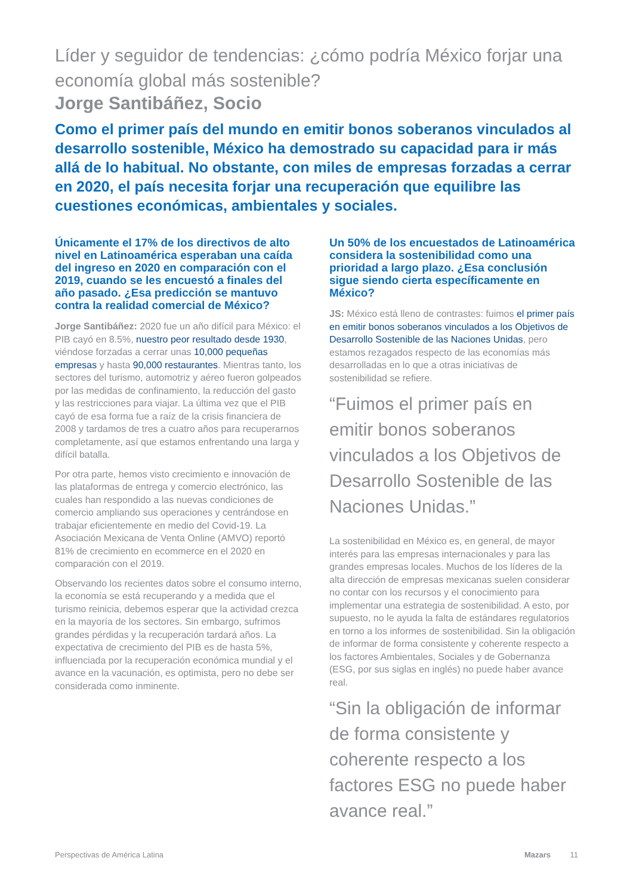Líder y seguidor de tendencias: ¿cómo podría México forjar una economía global más sostenible?
Jorge Santibáñez, Socio
Como el primer país del mundo en emitir bonos soberanos vinculados al desarrollo sostenible, México ha demostrado su capacidad para ir más allá de lo habitual. No obstante, con miles de empresas forzadas a cerrar en 2020, el país necesita forjar una recuperación que equilibre las cuestiones económicas, ambientales y sociales.
Únicamente el 17% de los directivos de alto nivel en Latinoamérica esperaban una caída del ingreso en 2020 en comparación con el 2019, cuando se les encuestó a finales del año pasado. ¿Esa predicción se mantuvo contra la realidad comercial de México?
Jorge Santibáñez: 2020 fue un año difícil para México: el PIB cayó en 8.5%, nuestro peor resultado desde 1930, viéndose forzadas a cerrar unas 10,000 pequeñas empresas y hasta 90,000 restaurantes. Mientras tanto, los sectores del turismo, automotriz y aéreo fueron golpeados por las medidas de confinamiento, la reducción del gasto y las restricciones para viajar. La última vez que el PIB cayó de esa forma fue a raíz de la crisis financiera de 2008 y tardamos de tres a cuatro años para recuperarnos completamente, así que estamos enfrentando una larga y difícil batalla.
Por otra parte, hemos visto crecimiento e innovación de las plataformas de entrega y comercio electrónico, las cuales han respondido a las nuevas condiciones de comercio ampliando sus operaciones y centrándose en trabajar eficientemente en medio del Covid-19. La Asociación Mexicana de Venta Online (AMVO) reportó 81% de crecimiento en ecommerce en el 2020 en comparación con el 2019.
Observando los recientes datos sobre el consumo interno, la economía se está recuperando y a medida que el turismo reinicia, debemos esperar que la actividad crezca en la mayoría de los sectores. Sin embargo, sufrimos grandes pérdidas y la recuperación tardará años. La expectativa de crecimiento del PIB es de hasta 5%, influenciada por la recuperación económica mundial y el avance en la vacunación, es optimista, pero no debe ser considerada como inminente.
Un 50% de los encuestados de Latinoamérica considera la sostenibilidad como una prioridad a largo plazo. ¿Esa conclusión sigue siendo cierta específicamente en México?
JS: México está lleno de contrastes: fuimos el primer país en emitir bonos soberanos vinculados a los Objetivos de Desarrollo Sostenible de las Naciones Unidas, pero estamos rezagados respecto de las economías más desarrolladas en lo que a otras iniciativas de sostenibilidad se refiere.
“Fuimos el primer país en emitir bonos soberanos vinculados a los Objetivos de Desarrollo Sostenible de las Naciones Unidas.”
La sostenibilidad en México es, en general, de mayor interés para las empresas internacionales y para las grandes empresas locales. Muchos de los líderes de la alta dirección de empresas mexicanas suelen considerar no contar con los recursos y el conocimiento para implementar una estrategia de sostenibilidad. A esto, por supuesto, no le ayuda la falta de estándares regulatorios en torno a los informes de sostenibilidad. Sin la obligación de informar de forma consistente y coherente respecto a los factores Ambientales, Sociales y de Gobernanza (ESG, por sus siglas en inglés) no puede haber avance real.
“Sin la obligación de informar de forma consistente y coherente respecto a los factores ESG no puede haber avance real.”
Perspectivas de América Latina Mazars 11